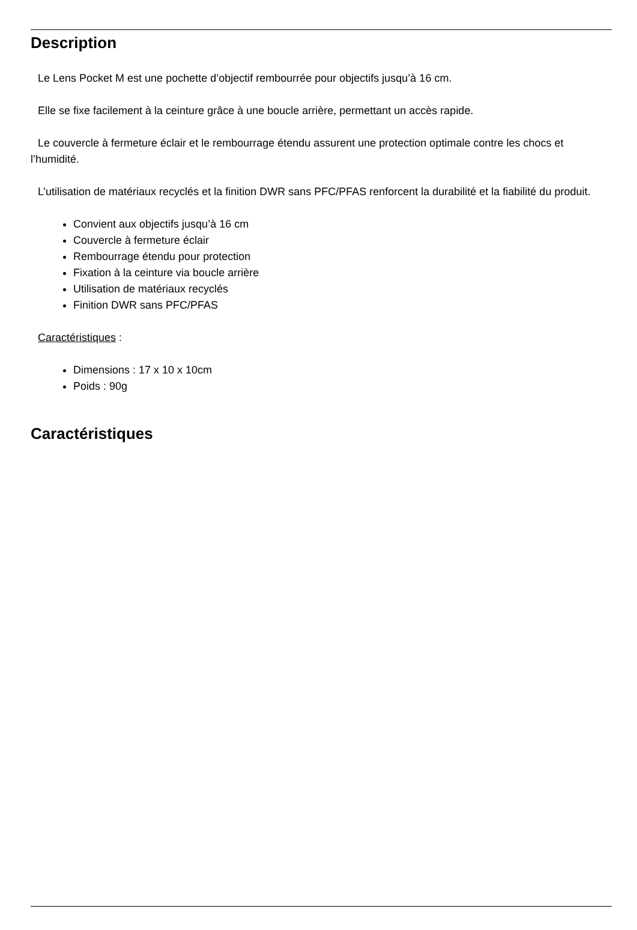Description
Le Lens Pocket M est une pochette d’objectif rembourrée pour objectifs jusqu’à 16 cm.
Elle se fixe facilement à la ceinture grâce à une boucle arrière, permettant un accès rapide.
Le couvercle à fermeture éclair et le rembourrage étendu assurent une protection optimale contre les chocs et l’humidité.
L’utilisation de matériaux recyclés et la finition DWR sans PFC/PFAS renforcent la durabilité et la fiabilité du produit.
Convient aux objectifs jusqu’à 16 cm
Couvercle à fermeture éclair
Rembourrage étendu pour protection
Fixation à la ceinture via boucle arrière
Utilisation de matériaux recyclés
Finition DWR sans PFC/PFAS
Caractéristiques :
Dimensions : 17 x 10 x 10cm
Poids : 90g
Caractéristiques